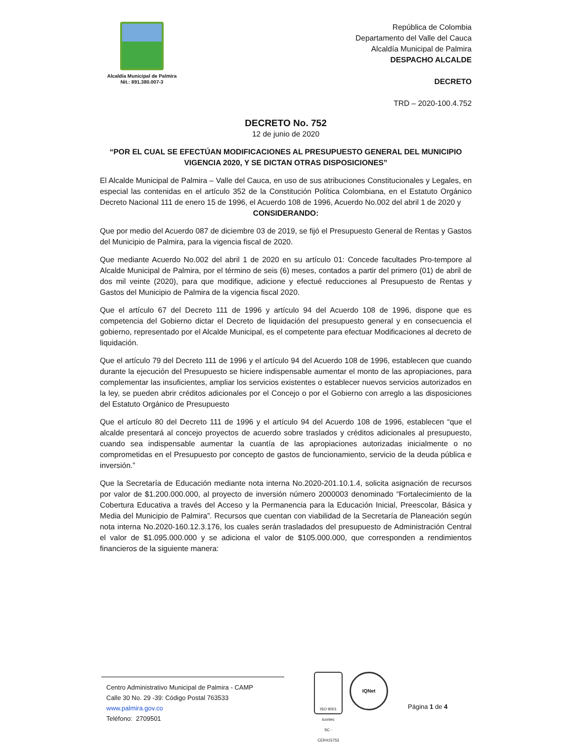Alcaldía Municipal de Palmira
Nit.: 891.380.007-3
República de Colombia
Departamento del Valle del Cauca
Alcaldía Municipal de Palmira
DESPACHO ALCALDE
DECRETO
TRD – 2020-100.4.752
DECRETO No. 752
12 de junio de 2020
“POR EL CUAL SE EFECTÚAN MODIFICACIONES AL PRESUPUESTO GENERAL DEL MUNICIPIO VIGENCIA 2020, Y SE DICTAN OTRAS DISPOSICIONES”
El Alcalde Municipal de Palmira – Valle del Cauca, en uso de sus atribuciones Constitucionales y Legales, en especial las contenidas en el artículo 352 de la Constitución Política Colombiana, en el Estatuto Orgánico Decreto Nacional 111 de enero 15 de 1996, el Acuerdo 108 de 1996, Acuerdo No.002 del abril 1 de 2020 y
CONSIDERANDO:
Que por medio del Acuerdo 087 de diciembre 03 de 2019, se fijó el Presupuesto General de Rentas y Gastos del Municipio de Palmira, para la vigencia fiscal de 2020.
Que mediante Acuerdo No.002 del abril 1 de 2020 en su artículo 01: Concede facultades Pro-tempore al Alcalde Municipal de Palmira, por el término de seis (6) meses, contados a partir del primero (01) de abril de dos mil veinte (2020), para que modifique, adicione y efectué reducciones al Presupuesto de Rentas y Gastos del Municipio de Palmira de la vigencia fiscal 2020.
Que el artículo 67 del Decreto 111 de 1996 y artículo 94 del Acuerdo 108 de 1996, dispone que es competencia del Gobierno dictar el Decreto de liquidación del presupuesto general y en consecuencia el gobierno, representado por el Alcalde Municipal, es el competente para efectuar Modificaciones al decreto de liquidación.
Que el artículo 79 del Decreto 111 de 1996 y el artículo 94 del Acuerdo 108 de 1996, establecen que cuando durante la ejecución del Presupuesto se hiciere indispensable aumentar el monto de las apropiaciones, para complementar las insuficientes, ampliar los servicios existentes o establecer nuevos servicios autorizados en la ley, se pueden abrir créditos adicionales por el Concejo o por el Gobierno con arreglo a las disposiciones del Estatuto Orgánico de Presupuesto
Que el artículo 80 del Decreto 111 de 1996 y el artículo 94 del Acuerdo 108 de 1996, establecen “que el alcalde presentará al concejo proyectos de acuerdo sobre traslados y créditos adicionales al presupuesto, cuando sea indispensable aumentar la cuantía de las apropiaciones autorizadas inicialmente o no comprometidas en el Presupuesto por concepto de gastos de funcionamiento, servicio de la deuda pública e inversión.”
Que la Secretaría de Educación mediante nota interna No.2020-201.10.1.4, solicita asignación de recursos por valor de $1.200.000.000, al proyecto de inversión número 2000003 denominado “Fortalecimiento de la Cobertura Educativa a través del Acceso y la Permanencia para la Educación Inicial, Preescolar, Básica y Media del Municipio de Palmira”. Recursos que cuentan con viabilidad de la Secretaría de Planeación según nota interna No.2020-160.12.3.176, los cuales serán trasladados del presupuesto de Administración Central el valor de $1.095.000.000 y se adiciona el valor de $105.000.000, que corresponden a rendimientos financieros de la siguiente manera:
Centro Administrativo Municipal de Palmira - CAMP
Calle 30 No. 29 -39: Código Postal 763533
www.palmira.gov.co
Teléfono: 2709501
ISO 9001
icontec
SC - CER415753
IQNet
Página 1 de 4